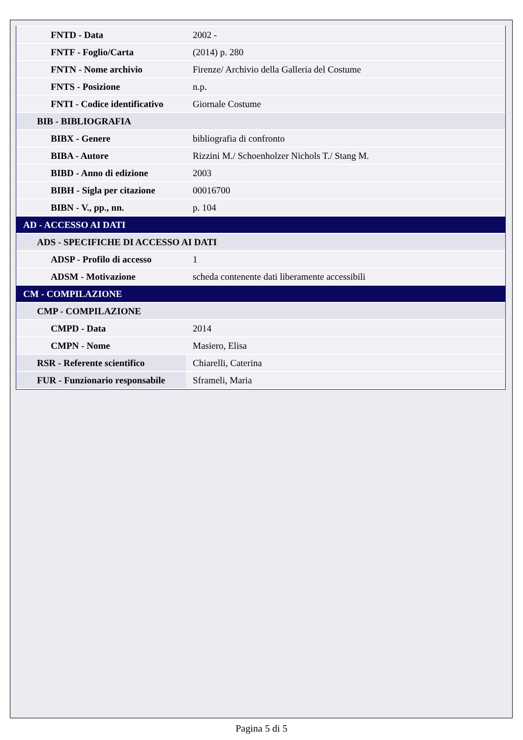| FNTD - Data | 2002 - |
| FNTF - Foglio/Carta | (2014) p. 280 |
| FNTN - Nome archivio | Firenze/ Archivio della Galleria del Costume |
| FNTS - Posizione | n.p. |
| FNTI - Codice identificativo | Giornale Costume |
| BIB - BIBLIOGRAFIA | |
| BIBX - Genere | bibliografia di confronto |
| BIBA - Autore | Rizzini M./ Schoenholzer Nichols T./ Stang M. |
| BIBD - Anno di edizione | 2003 |
| BIBH - Sigla per citazione | 00016700 |
| BIBN - V., pp., nn. | p. 104 |
| AD - ACCESSO AI DATI | |
| ADS - SPECIFICHE DI ACCESSO AI DATI | |
| ADSP - Profilo di accesso | 1 |
| ADSM - Motivazione | scheda contenente dati liberamente accessibili |
| CM - COMPILAZIONE | |
| CMP - COMPILAZIONE | |
| CMPD - Data | 2014 |
| CMPN - Nome | Masiero, Elisa |
| RSR - Referente scientifico | Chiarelli, Caterina |
| FUR - Funzionario responsabile | Sframeli, Maria |
Pagina 5 di 5